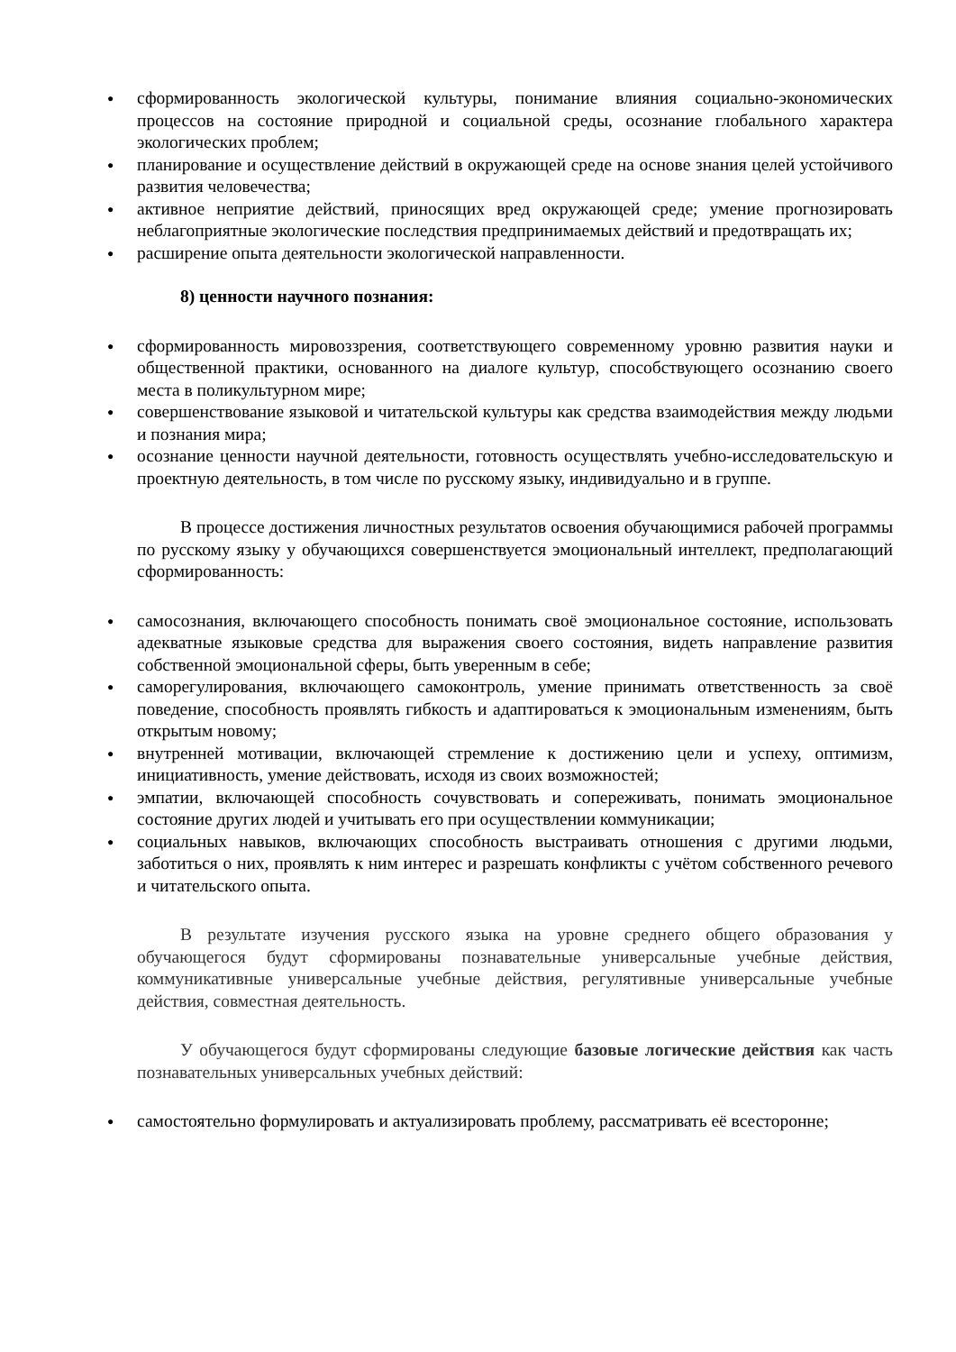● сформированность экологической культуры, понимание влияния социально-экономических процессов на состояние природной и социальной среды, осознание глобального характера экологических проблем;
● планирование и осуществление действий в окружающей среде на основе знания целей устойчивого развития человечества;
● активное неприятие действий, приносящих вред окружающей среде; умение прогнозировать неблагоприятные экологические последствия предпринимаемых действий и предотвращать их;
● расширение опыта деятельности экологической направленности.
8) ценности научного познания:
● сформированность мировоззрения, соответствующего современному уровню развития науки и общественной практики, основанного на диалоге культур, способствующего осознанию своего места в поликультурном мире;
● совершенствование языковой и читательской культуры как средства взаимодействия между людьми и познания мира;
● осознание ценности научной деятельности, готовность осуществлять учебно-исследовательскую и проектную деятельность, в том числе по русскому языку, индивидуально и в группе.
В процессе достижения личностных результатов освоения обучающимися рабочей программы по русскому языку у обучающихся совершенствуется эмоциональный интеллект, предполагающий сформированность:
● самосознания, включающего способность понимать своё эмоциональное состояние, использовать адекватные языковые средства для выражения своего состояния, видеть направление развития собственной эмоциональной сферы, быть уверенным в себе;
● саморегулирования, включающего самоконтроль, умение принимать ответственность за своё поведение, способность проявлять гибкость и адаптироваться к эмоциональным изменениям, быть открытым новому;
● внутренней мотивации, включающей стремление к достижению цели и успеху, оптимизм, инициативность, умение действовать, исходя из своих возможностей;
● эмпатии, включающей способность сочувствовать и сопереживать, понимать эмоциональное состояние других людей и учитывать его при осуществлении коммуникации;
● социальных навыков, включающих способность выстраивать отношения с другими людьми, заботиться о них, проявлять к ним интерес и разрешать конфликты с учётом собственного речевого и читательского опыта.
В результате изучения русского языка на уровне среднего общего образования у обучающегося будут сформированы познавательные универсальные учебные действия, коммуникативные универсальные учебные действия, регулятивные универсальные учебные действия, совместная деятельность.
У обучающегося будут сформированы следующие базовые логические действия как часть познавательных универсальных учебных действий:
● самостоятельно формулировать и актуализировать проблему, рассматривать её всесторонне;